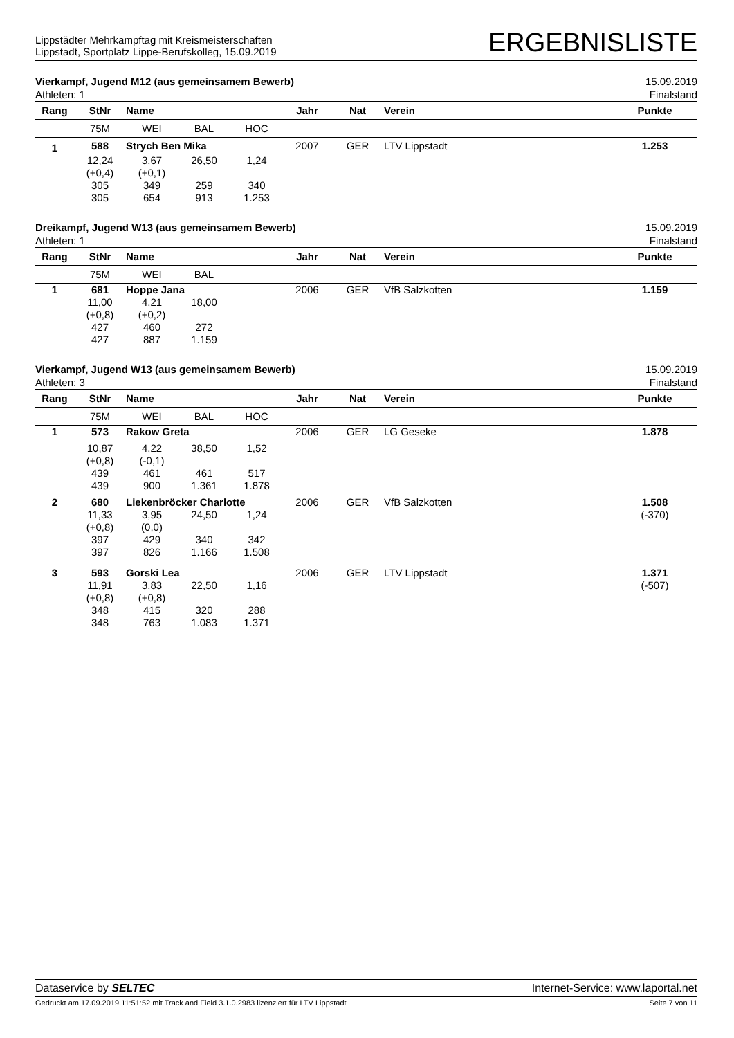Lippstädter Mehrkampftag mit Kreismeisterschaften
Lippstadt, Sportplatz Lippe-Berufskolleg, 15.09.2019
ERGEBNISLISTE
Vierkampf, Jugend M12 (aus gemeinsamem Bewerb) 15.09.2019
Athleten: 1 Finalstand
| Rang | StNr | Name | | | Jahr | Nat | Verein | Punkte |
| --- | --- | --- | --- | --- | --- | --- | --- | --- |
| | 75M | WEI | BAL | HOC | | | | |
| 1 | 588 | Strych Ben Mika | | | 2007 | GER | LTV Lippstadt | 1.253 |
| | 12,24 (+0,4) 305 305 | 3,67 (+0,1) 349 654 | 26,50 259 913 | 1,24 340 1.253 | | | | |
Dreikampf, Jugend W13 (aus gemeinsamem Bewerb) 15.09.2019
Athleten: 1 Finalstand
| Rang | StNr | Name | | | Jahr | Nat | Verein | Punkte |
| --- | --- | --- | --- | --- | --- | --- | --- | --- |
| | 75M | WEI | BAL | | | | | |
| 1 | 681 | Hoppe Jana | | | 2006 | GER | VfB Salzkotten | 1.159 |
| | 11,00 (+0,8) 427 427 | 4,21 (+0,2) 460 887 | 18,00 272 1.159 | | | | | |
Vierkampf, Jugend W13 (aus gemeinsamem Bewerb) 15.09.2019
Athleten: 3 Finalstand
| Rang | StNr | Name | | | Jahr | Nat | Verein | Punkte |
| --- | --- | --- | --- | --- | --- | --- | --- | --- |
| | 75M | WEI | BAL | HOC | | | | |
| 1 | 573 | Rakow Greta | | | 2006 | GER | LG Geseke | 1.878 |
| | 10,87 (+0,8) 439 439 | 4,22 (-0,1) 461 900 | 38,50 461 1.361 | 1,52 517 1.878 | | | | |
| 2 | 680 | Liekenbröcker Charlotte | | | 2006 | GER | VfB Salzkotten | 1.508 |
| | 11,33 (+0,8) 397 397 | 3,95 (0,0) 429 826 | 24,50 340 1.166 | 1,24 342 1.508 | | | | (-370) |
| 3 | 593 | Gorski Lea | | | 2006 | GER | LTV Lippstadt | 1.371 |
| | 11,91 (+0,8) 348 348 | 3,83 (+0,8) 415 763 | 22,50 320 1.083 | 1,16 288 1.371 | | | | (-507) |
Dataservice by SELTEC Internet-Service: www.laportal.net
Gedruckt am 17.09.2019 11:51:52 mit Track and Field 3.1.0.2983 lizenziert für LTV Lippstadt Seite 7 von 11